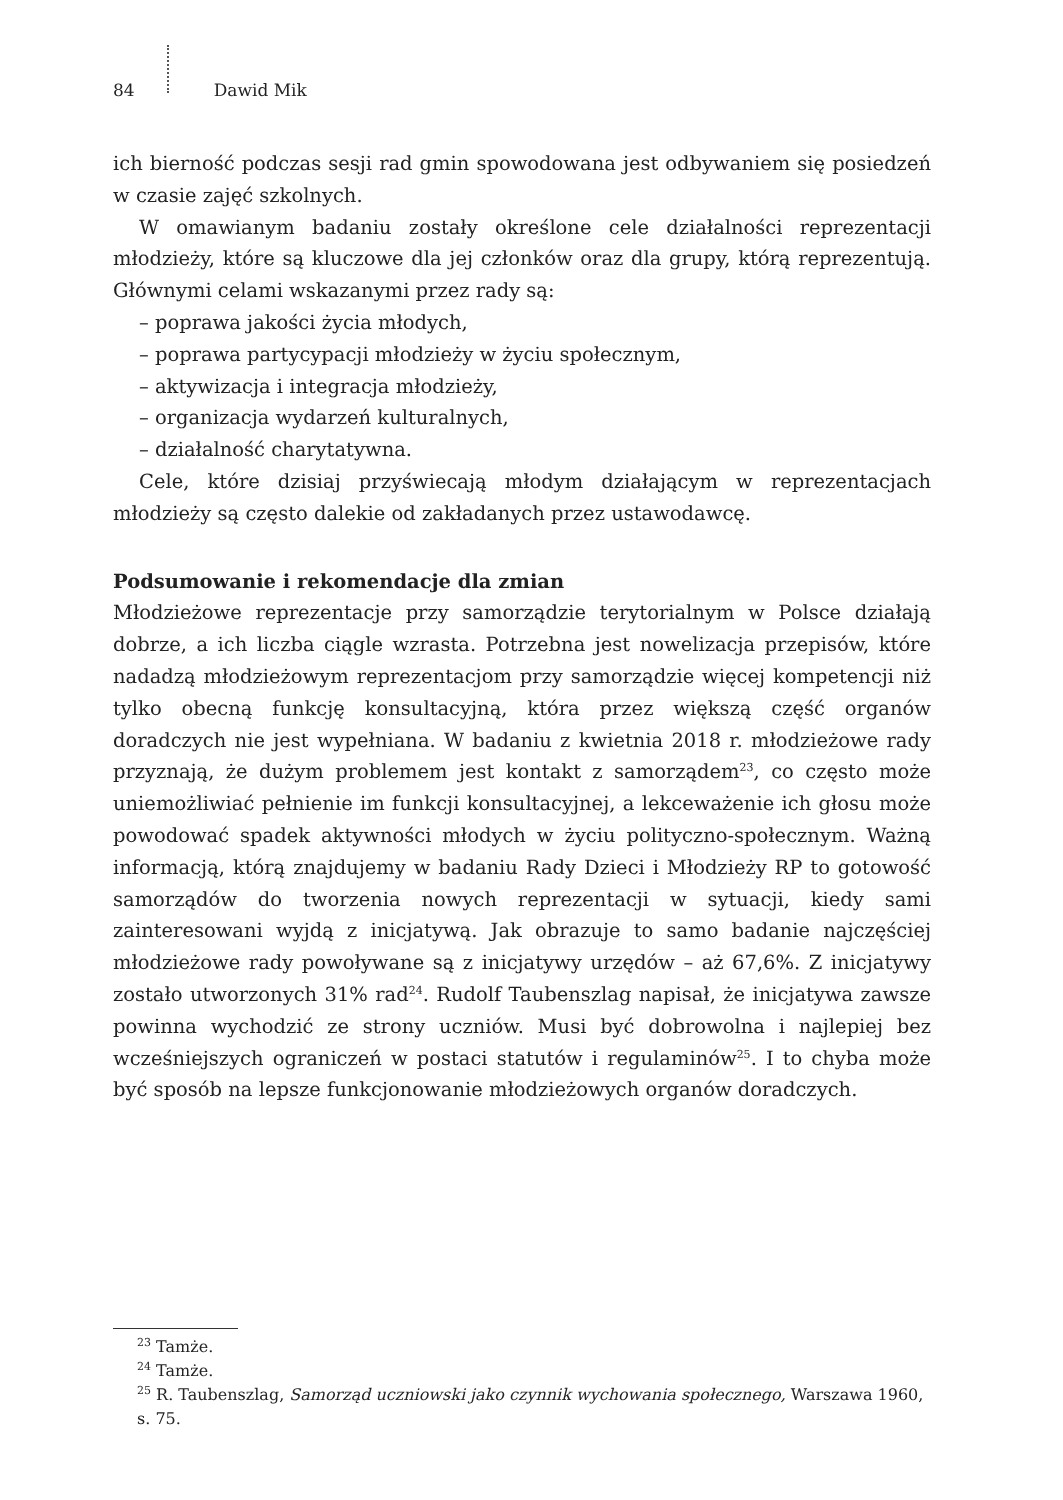84 Dawid Mik
ich bierność podczas sesji rad gmin spowodowana jest odbywaniem się posiedzeń w czasie zajęć szkolnych.
W omawianym badaniu zostały określone cele działalności reprezentacji młodzieży, które są kluczowe dla jej członków oraz dla grupy, którą reprezentują. Głównymi celami wskazanymi przez rady są:
– poprawa jakości życia młodych,
– poprawa partycypacji młodzieży w życiu społecznym,
– aktywizacja i integracja młodzieży,
– organizacja wydarzeń kulturalnych,
– działalność charytatywna.
Cele, które dzisiaj przyświecają młodym działającym w reprezentacjach młodzieży są często dalekie od zakładanych przez ustawodawcę.
Podsumowanie i rekomendacje dla zmian
Młodzieżowe reprezentacje przy samorządzie terytorialnym w Polsce działają dobrze, a ich liczba ciągle wzrasta. Potrzebna jest nowelizacja przepisów, które nadadzą młodzieżowym reprezentacjom przy samorządzie więcej kompetencji niż tylko obecną funkcję konsultacyjną, która przez większą część organów doradczych nie jest wypełniana. W badaniu z kwietnia 2018 r. młodzieżowe rady przyznają, że dużym problemem jest kontakt z samorządem<sup>23</sup>, co często może uniemożliwiać pełnienie im funkcji konsultacyjnej, a lekceważenie ich głosu może powodować spadek aktywności młodych w życiu polityczno-społecznym. Ważną informacją, którą znajdujemy w badaniu Rady Dzieci i Młodzieży RP to gotowość samorządów do tworzenia nowych reprezentacji w sytuacji, kiedy sami zainteresowani wyjdą z inicjatywą. Jak obrazuje to samo badanie najczęściej młodzieżowe rady powoływane są z inicjatywy urzędów – aż 67,6%. Z inicjatywy zostało utworzonych 31% rad<sup>24</sup>. Rudolf Taubenszlag napisał, że inicjatywa zawsze powinna wychodzić ze strony uczniów. Musi być dobrowolna i najlepiej bez wcześniejszych ograniczeń w postaci statutów i regulaminów<sup>25</sup>. I to chyba może być sposób na lepsze funkcjonowanie młodzieżowych organów doradczych.
<sup>23</sup> Tamże.
<sup>24</sup> Tamże.
<sup>25</sup> R. Taubenszlag, Samorząd uczniowski jako czynnik wychowania społecznego, Warszawa 1960, s. 75.